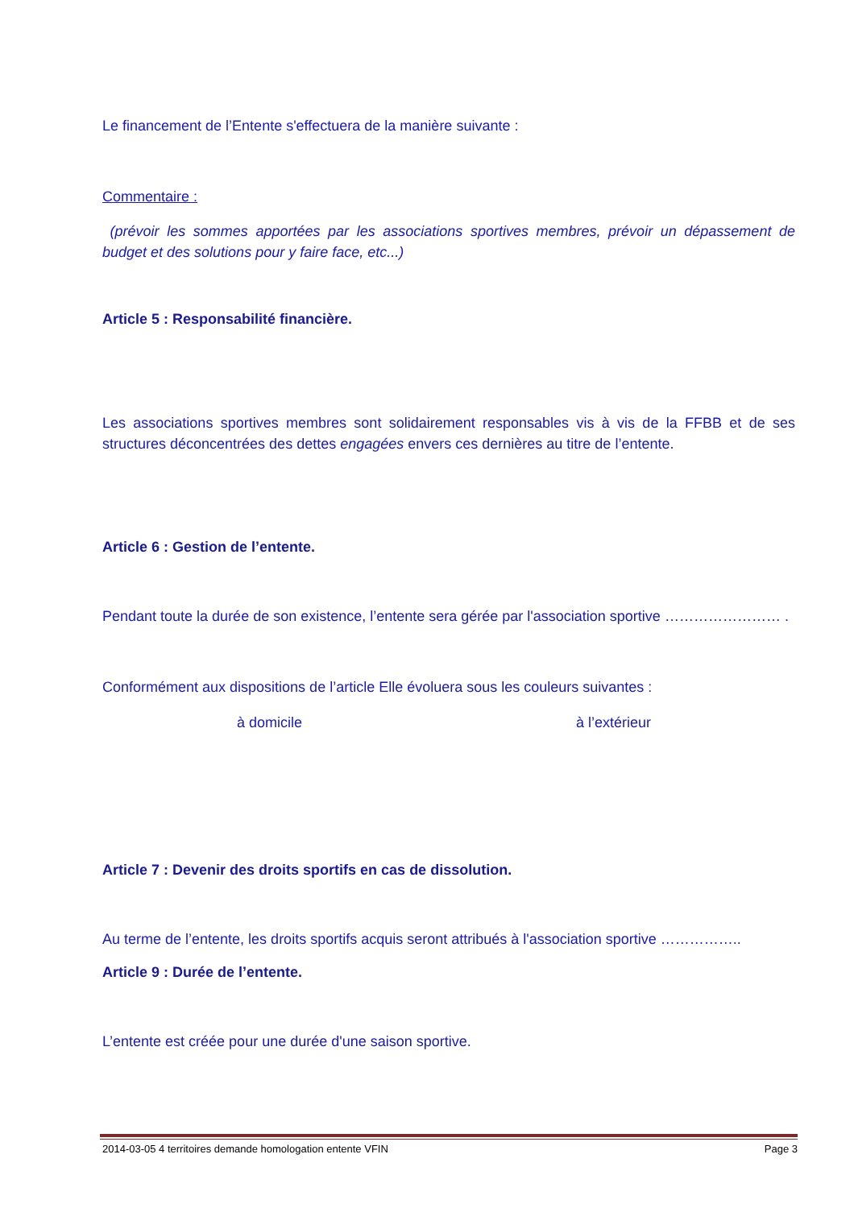Le financement de l’Entente s'effectuera de la manière suivante :
Commentaire :
(prévoir les sommes apportées par les associations sportives membres, prévoir un dépassement de budget et des solutions pour y faire face, etc...)
Article 5 : Responsabilité financière.
Les associations sportives membres sont solidairement responsables vis à vis de la FFBB et de ses structures déconcentrées des dettes engagées envers ces dernières au titre de l’entente.
Article 6 : Gestion de l’entente.
Pendant toute la durée de son existence, l’entente sera gérée par l'association sportive …………………… .
Conformément aux dispositions de l’article Elle évoluera sous les couleurs suivantes :
à domicile à l’extérieur
Article 7 : Devenir des droits sportifs en cas de dissolution.
Au terme de l’entente, les droits sportifs acquis seront attribués à l'association sportive ……………..
Article 9 : Durée de l’entente.
L’entente est créée pour une durée d'une saison sportive.
2014-03-05 4 territoires demande homologation entente VFIN Page 3